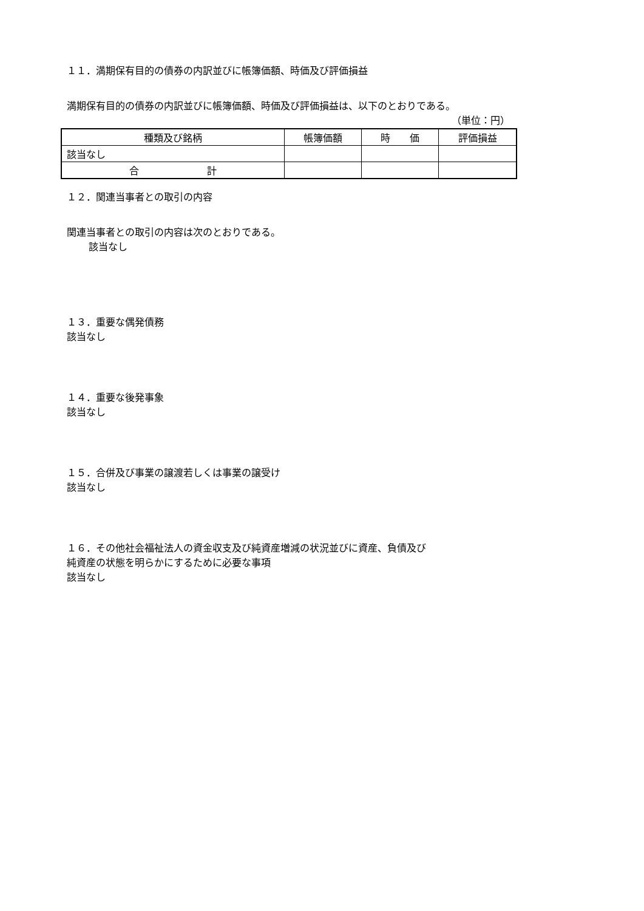１１．満期保有目的の債券の内訳並びに帳簿価額、時価及び評価損益
満期保有目的の債券の内訳並びに帳簿価額、時価及び評価損益は、以下のとおりである。
（単位：円）
| 種類及び銘柄 | 帳簿価額 | 時 価 | 評価損益 |
| --- | --- | --- | --- |
| 該当なし | | | |
| 合 計 | | | |
１２．関連当事者との取引の内容
関連当事者との取引の内容は次のとおりである。
該当なし
１３．重要な偶発債務
該当なし
１４．重要な後発事象
該当なし
１５．合併及び事業の譲渡若しくは事業の譲受け
該当なし
１６．その他社会福祉法人の資金収支及び純資産増減の状況並びに資産、負債及び
純資産の状態を明らかにするために必要な事項
該当なし